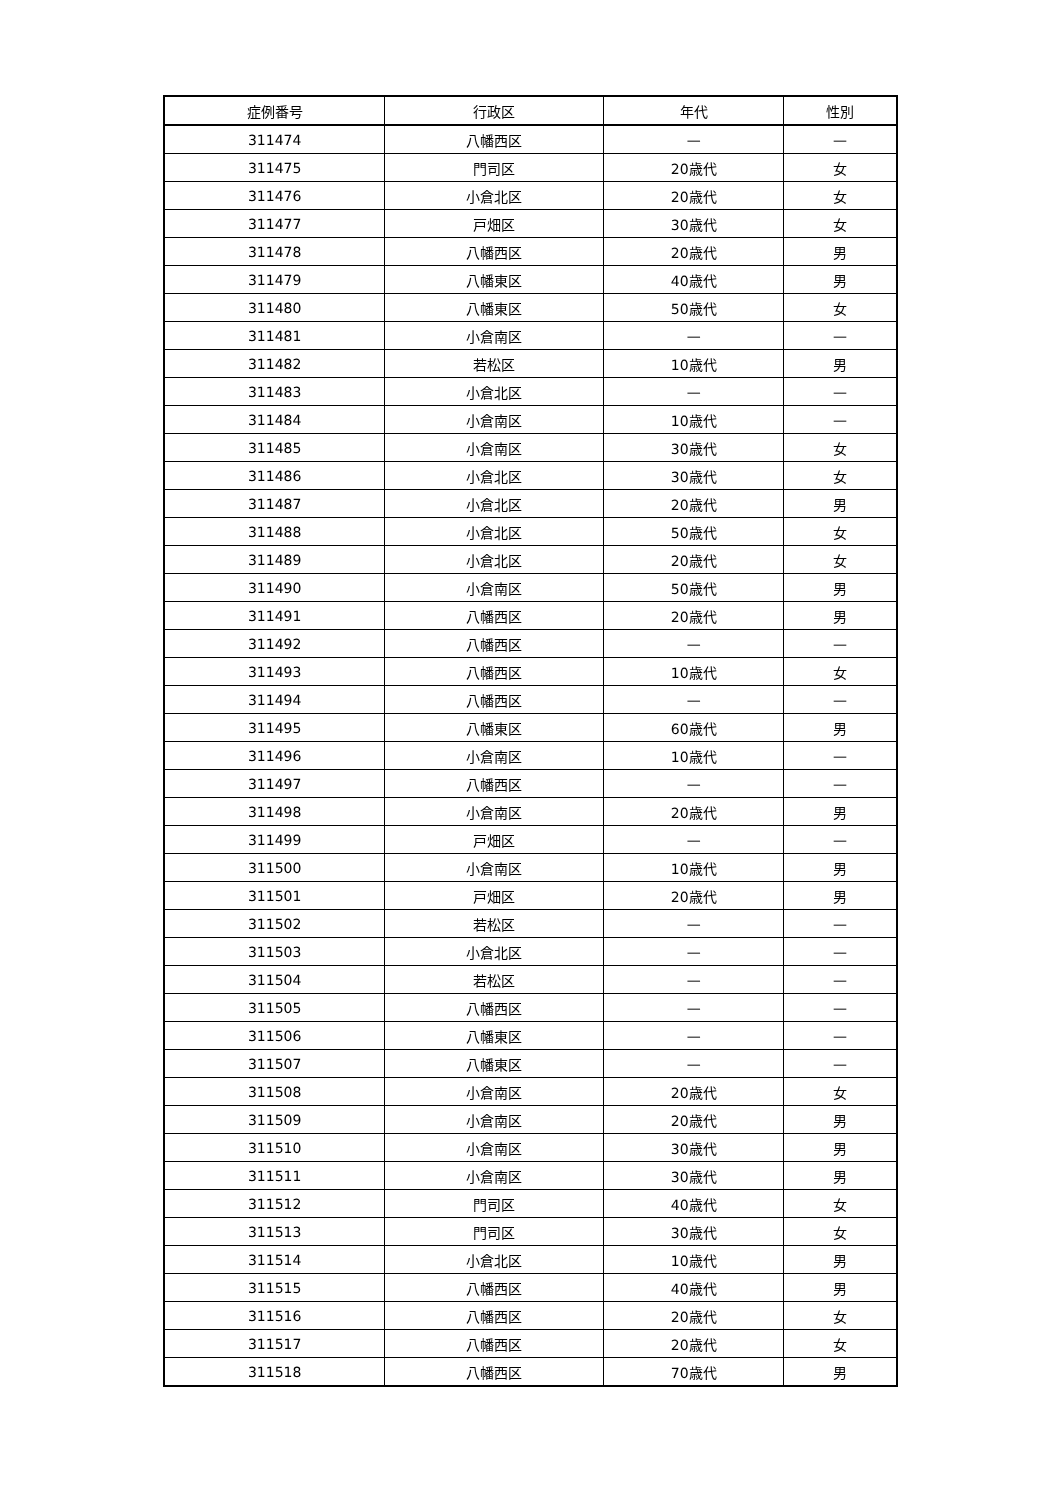| 症例番号 | 行政区 | 年代 | 性別 |
| --- | --- | --- | --- |
| 311474 | 八幡西区 | — | — |
| 311475 | 門司区 | 20歳代 | 女 |
| 311476 | 小倉北区 | 20歳代 | 女 |
| 311477 | 戸畑区 | 30歳代 | 女 |
| 311478 | 八幡西区 | 20歳代 | 男 |
| 311479 | 八幡東区 | 40歳代 | 男 |
| 311480 | 八幡東区 | 50歳代 | 女 |
| 311481 | 小倉南区 | — | — |
| 311482 | 若松区 | 10歳代 | 男 |
| 311483 | 小倉北区 | — | — |
| 311484 | 小倉南区 | 10歳代 | — |
| 311485 | 小倉南区 | 30歳代 | 女 |
| 311486 | 小倉北区 | 30歳代 | 女 |
| 311487 | 小倉北区 | 20歳代 | 男 |
| 311488 | 小倉北区 | 50歳代 | 女 |
| 311489 | 小倉北区 | 20歳代 | 女 |
| 311490 | 小倉南区 | 50歳代 | 男 |
| 311491 | 八幡西区 | 20歳代 | 男 |
| 311492 | 八幡西区 | — | — |
| 311493 | 八幡西区 | 10歳代 | 女 |
| 311494 | 八幡西区 | — | — |
| 311495 | 八幡東区 | 60歳代 | 男 |
| 311496 | 小倉南区 | 10歳代 | — |
| 311497 | 八幡西区 | — | — |
| 311498 | 小倉南区 | 20歳代 | 男 |
| 311499 | 戸畑区 | — | — |
| 311500 | 小倉南区 | 10歳代 | 男 |
| 311501 | 戸畑区 | 20歳代 | 男 |
| 311502 | 若松区 | — | — |
| 311503 | 小倉北区 | — | — |
| 311504 | 若松区 | — | — |
| 311505 | 八幡西区 | — | — |
| 311506 | 八幡東区 | — | — |
| 311507 | 八幡東区 | — | — |
| 311508 | 小倉南区 | 20歳代 | 女 |
| 311509 | 小倉南区 | 20歳代 | 男 |
| 311510 | 小倉南区 | 30歳代 | 男 |
| 311511 | 小倉南区 | 30歳代 | 男 |
| 311512 | 門司区 | 40歳代 | 女 |
| 311513 | 門司区 | 30歳代 | 女 |
| 311514 | 小倉北区 | 10歳代 | 男 |
| 311515 | 八幡西区 | 40歳代 | 男 |
| 311516 | 八幡西区 | 20歳代 | 女 |
| 311517 | 八幡西区 | 20歳代 | 女 |
| 311518 | 八幡西区 | 70歳代 | 男 |